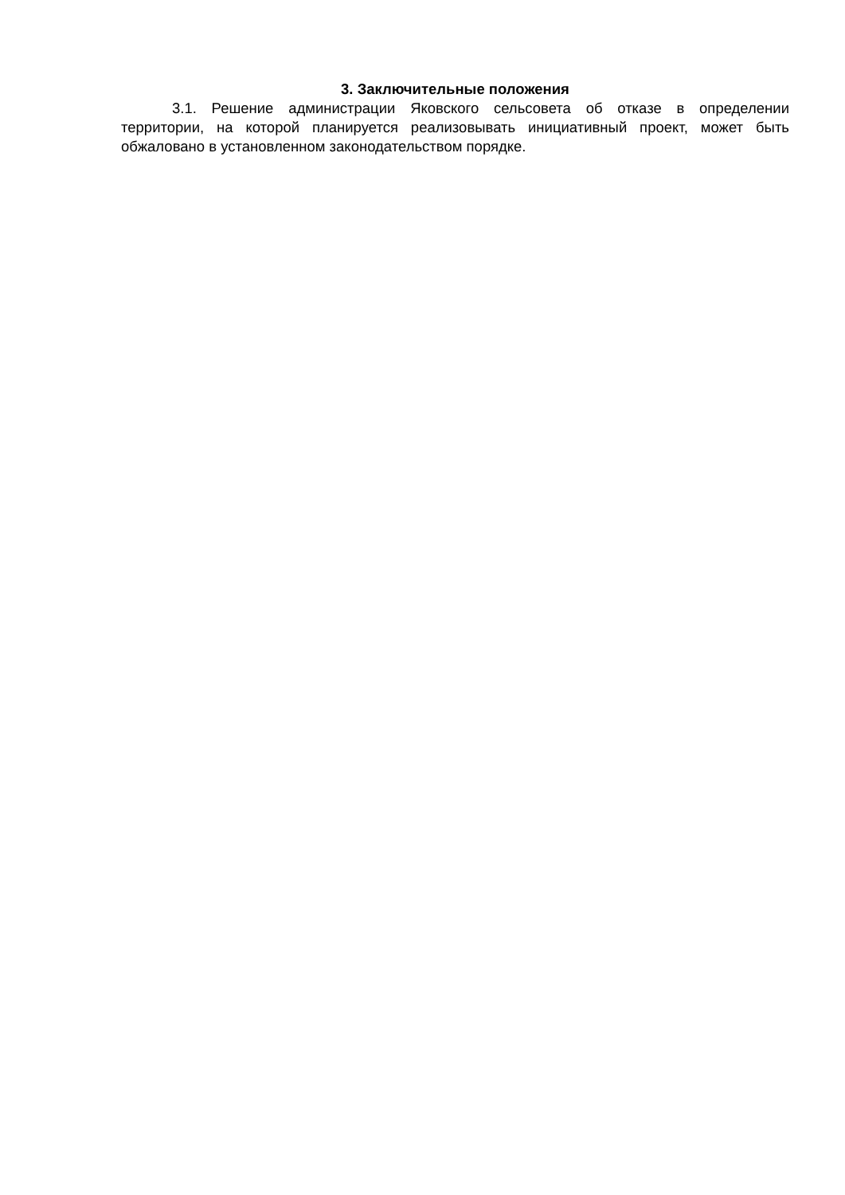3. Заключительные положения
3.1. Решение администрации Яковского сельсовета об отказе в определении территории, на которой планируется реализовывать инициативный проект, может быть обжаловано в установленном законодательством порядке.